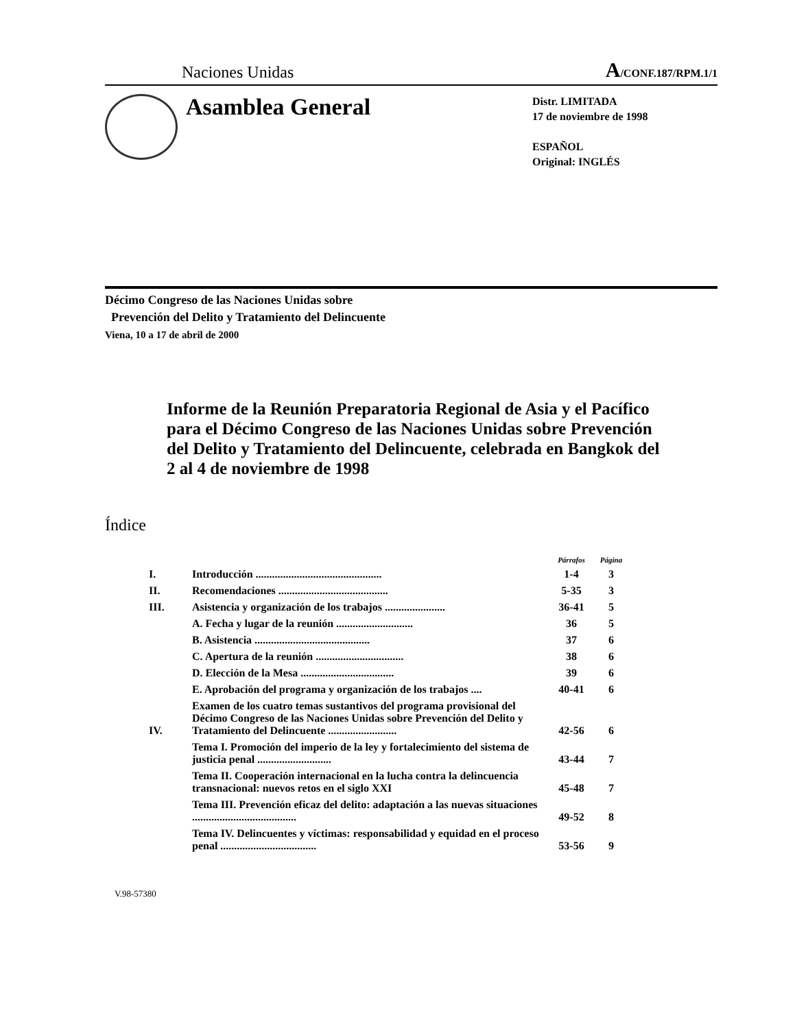Naciones Unidas A/CONF.187/RPM.1/1
Asamblea General
Distr. LIMITADA
17 de noviembre de 1998
ESPAÑOL
Original: INGLÉS
Décimo Congreso de las Naciones Unidas sobre
Prevención del Delito y Tratamiento del Delincuente
Viena, 10 a 17 de abril de 2000
Informe de la Reunión Preparatoria Regional de Asia y el Pacífico para el Décimo Congreso de las Naciones Unidas sobre Prevención del Delito y Tratamiento del Delincuente, celebrada en Bangkok del 2 al 4 de noviembre de 1998
Índice
| | | Párrafos | Página |
| I. | Introducción .............................................. | 1-4 | 3 |
| II. | Recomendaciones ........................................ | 5-35 | 3 |
| III. | Asistencia y organización de los trabajos ...................... | 36-41 | 5 |
| | A. Fecha y lugar de la reunión ............................ | 36 | 5 |
| | B. Asistencia .......................................... | 37 | 6 |
| | C. Apertura de la reunión ................................ | 38 | 6 |
| | D. Elección de la Mesa .................................. | 39 | 6 |
| | E. Aprobación del programa y organización de los trabajos .... | 40-41 | 6 |
| IV. | Examen de los cuatro temas sustantivos del programa provisional del Décimo Congreso de las Naciones Unidas sobre Prevención del Delito y Tratamiento del Delincuente ......................... | 42-56 | 6 |
| | Tema I. Promoción del imperio de la ley y fortalecimiento del sistema de justicia penal ........................... | 43-44 | 7 |
| | Tema II. Cooperación internacional en la lucha contra la delincuencia transnacional: nuevos retos en el siglo XXI | 45-48 | 7 |
| | Tema III. Prevención eficaz del delito: adaptación a las nuevas situaciones ...................................... | 49-52 | 8 |
| | Tema IV. Delincuentes y víctimas: responsabilidad y equidad en el proceso penal ................................... | 53-56 | 9 |
V.98-57380